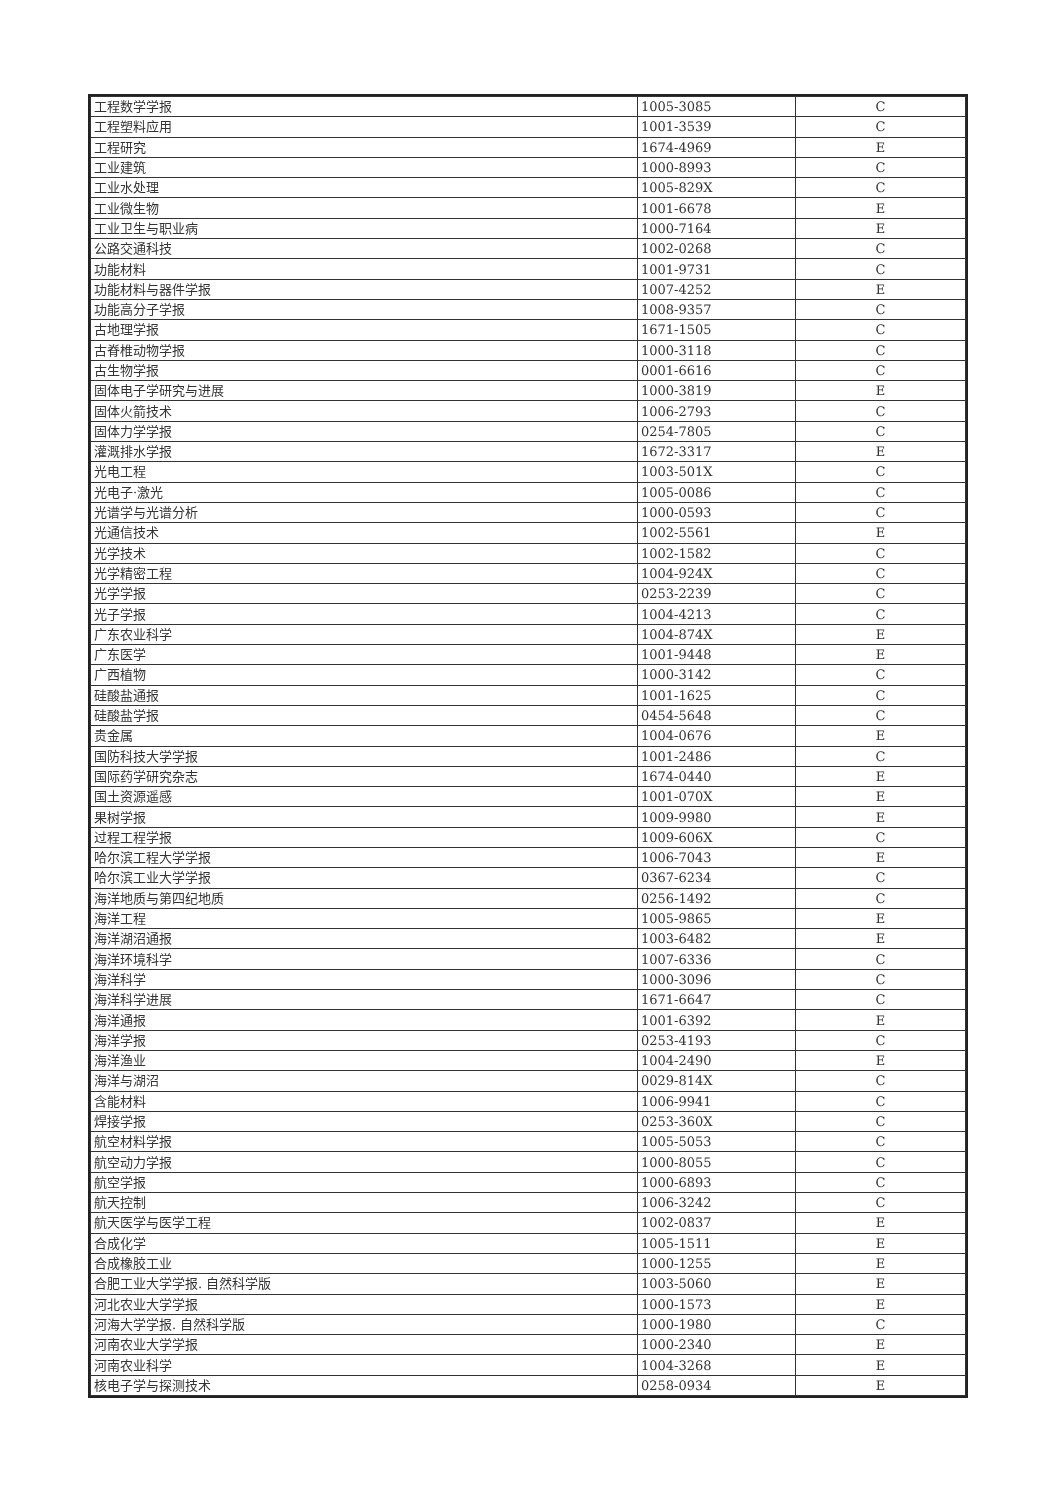| 工程数学学报 | 1005-3085 | C |
| 工程塑料应用 | 1001-3539 | C |
| 工程研究 | 1674-4969 | E |
| 工业建筑 | 1000-8993 | C |
| 工业水处理 | 1005-829X | C |
| 工业微生物 | 1001-6678 | E |
| 工业卫生与职业病 | 1000-7164 | E |
| 公路交通科技 | 1002-0268 | C |
| 功能材料 | 1001-9731 | C |
| 功能材料与器件学报 | 1007-4252 | E |
| 功能高分子学报 | 1008-9357 | C |
| 古地理学报 | 1671-1505 | C |
| 古脊椎动物学报 | 1000-3118 | C |
| 古生物学报 | 0001-6616 | C |
| 固体电子学研究与进展 | 1000-3819 | E |
| 固体火箭技术 | 1006-2793 | C |
| 固体力学学报 | 0254-7805 | C |
| 灌溉排水学报 | 1672-3317 | E |
| 光电工程 | 1003-501X | C |
| 光电子·激光 | 1005-0086 | C |
| 光谱学与光谱分析 | 1000-0593 | C |
| 光通信技术 | 1002-5561 | E |
| 光学技术 | 1002-1582 | C |
| 光学精密工程 | 1004-924X | C |
| 光学学报 | 0253-2239 | C |
| 光子学报 | 1004-4213 | C |
| 广东农业科学 | 1004-874X | E |
| 广东医学 | 1001-9448 | E |
| 广西植物 | 1000-3142 | C |
| 硅酸盐通报 | 1001-1625 | C |
| 硅酸盐学报 | 0454-5648 | C |
| 贵金属 | 1004-0676 | E |
| 国防科技大学学报 | 1001-2486 | C |
| 国际药学研究杂志 | 1674-0440 | E |
| 国土资源遥感 | 1001-070X | E |
| 果树学报 | 1009-9980 | E |
| 过程工程学报 | 1009-606X | C |
| 哈尔滨工程大学学报 | 1006-7043 | E |
| 哈尔滨工业大学学报 | 0367-6234 | C |
| 海洋地质与第四纪地质 | 0256-1492 | C |
| 海洋工程 | 1005-9865 | E |
| 海洋湖沼通报 | 1003-6482 | E |
| 海洋环境科学 | 1007-6336 | C |
| 海洋科学 | 1000-3096 | C |
| 海洋科学进展 | 1671-6647 | C |
| 海洋通报 | 1001-6392 | E |
| 海洋学报 | 0253-4193 | C |
| 海洋渔业 | 1004-2490 | E |
| 海洋与湖沼 | 0029-814X | C |
| 含能材料 | 1006-9941 | C |
| 焊接学报 | 0253-360X | C |
| 航空材料学报 | 1005-5053 | C |
| 航空动力学报 | 1000-8055 | C |
| 航空学报 | 1000-6893 | C |
| 航天控制 | 1006-3242 | C |
| 航天医学与医学工程 | 1002-0837 | E |
| 合成化学 | 1005-1511 | E |
| 合成橡胶工业 | 1000-1255 | E |
| 合肥工业大学学报. 自然科学版 | 1003-5060 | E |
| 河北农业大学学报 | 1000-1573 | E |
| 河海大学学报. 自然科学版 | 1000-1980 | C |
| 河南农业大学学报 | 1000-2340 | E |
| 河南农业科学 | 1004-3268 | E |
| 核电子学与探测技术 | 0258-0934 | E |